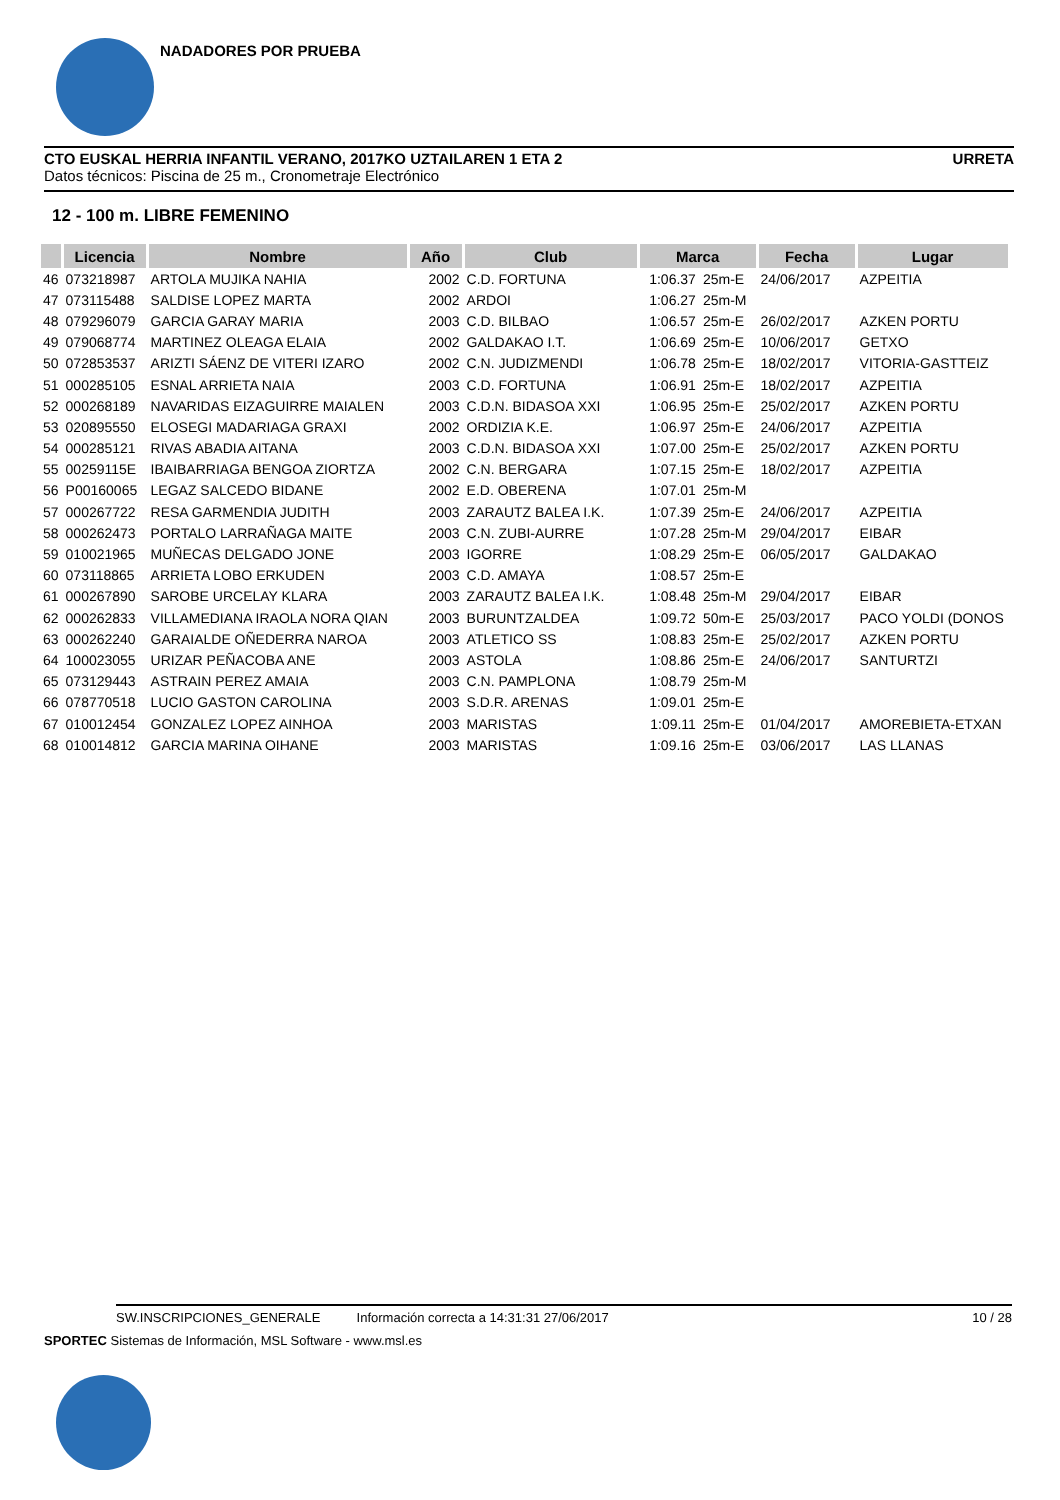NADADORES POR PRUEBA
CTO EUSKAL HERRIA INFANTIL VERANO, 2017KO UZTAILAREN 1 ETA 2 URRETA
Datos técnicos: Piscina de 25 m., Cronometraje Electrónico
12 - 100 m. LIBRE FEMENINO
| | Licencia | Nombre | Año | Club | Marca | | Fecha | Lugar |
| --- | --- | --- | --- | --- | --- | --- | --- | --- |
| 46 | 073218987 | ARTOLA MUJIKA NAHIA | 2002 | C.D. FORTUNA | 1:06.37 | 25m-E | 24/06/2017 | AZPEITIA |
| 47 | 073115488 | SALDISE LOPEZ MARTA | 2002 | ARDOI | 1:06.27 | 25m-M | | |
| 48 | 079296079 | GARCIA GARAY MARIA | 2003 | C.D. BILBAO | 1:06.57 | 25m-E | 26/02/2017 | AZKEN PORTU |
| 49 | 079068774 | MARTINEZ OLEAGA ELAIA | 2002 | GALDAKAO I.T. | 1:06.69 | 25m-E | 10/06/2017 | GETXO |
| 50 | 072853537 | ARIZTI SÁENZ DE VITERI IZARO | 2002 | C.N. JUDIZMENDI | 1:06.78 | 25m-E | 18/02/2017 | VITORIA-GASTTEIZ |
| 51 | 000285105 | ESNAL ARRIETA NAIA | 2003 | C.D. FORTUNA | 1:06.91 | 25m-E | 18/02/2017 | AZPEITIA |
| 52 | 000268189 | NAVARIDAS EIZAGUIRRE MAIALEN | 2003 | C.D.N. BIDASOA XXI | 1:06.95 | 25m-E | 25/02/2017 | AZKEN PORTU |
| 53 | 020895550 | ELOSEGI MADARIAGA GRAXI | 2002 | ORDIZIA K.E. | 1:06.97 | 25m-E | 24/06/2017 | AZPEITIA |
| 54 | 000285121 | RIVAS ABADIA AITANA | 2003 | C.D.N. BIDASOA XXI | 1:07.00 | 25m-E | 25/02/2017 | AZKEN PORTU |
| 55 | 00259115E | IBAIBARRIAGA BENGOA ZIORTZA | 2002 | C.N. BERGARA | 1:07.15 | 25m-E | 18/02/2017 | AZPEITIA |
| 56 | P00160065 | LEGAZ SALCEDO BIDANE | 2002 | E.D. OBERENA | 1:07.01 | 25m-M | | |
| 57 | 000267722 | RESA GARMENDIA JUDITH | 2003 | ZARAUTZ BALEA I.K. | 1:07.39 | 25m-E | 24/06/2017 | AZPEITIA |
| 58 | 000262473 | PORTALO LARRAÑAGA MAITE | 2003 | C.N. ZUBI-AURRE | 1:07.28 | 25m-M | 29/04/2017 | EIBAR |
| 59 | 010021965 | MUÑECAS DELGADO JONE | 2003 | IGORRE | 1:08.29 | 25m-E | 06/05/2017 | GALDAKAO |
| 60 | 073118865 | ARRIETA LOBO ERKUDEN | 2003 | C.D. AMAYA | 1:08.57 | 25m-E | | |
| 61 | 000267890 | SAROBE URCELAY KLARA | 2003 | ZARAUTZ BALEA I.K. | 1:08.48 | 25m-M | 29/04/2017 | EIBAR |
| 62 | 000262833 | VILLAMEDIANA IRAOLA NORA QIAN | 2003 | BURUNTZALDEA | 1:09.72 | 50m-E | 25/03/2017 | PACO YOLDI (DONOS |
| 63 | 000262240 | GARAIALDE OÑEDERRA NAROA | 2003 | ATLETICO SS | 1:08.83 | 25m-E | 25/02/2017 | AZKEN PORTU |
| 64 | 100023055 | URIZAR PEÑACOBA ANE | 2003 | ASTOLA | 1:08.86 | 25m-E | 24/06/2017 | SANTURTZI |
| 65 | 073129443 | ASTRAIN PEREZ AMAIA | 2003 | C.N. PAMPLONA | 1:08.79 | 25m-M | | |
| 66 | 078770518 | LUCIO GASTON CAROLINA | 2003 | S.D.R. ARENAS | 1:09.01 | 25m-E | | |
| 67 | 010012454 | GONZALEZ LOPEZ AINHOA | 2003 | MARISTAS | 1:09.11 | 25m-E | 01/04/2017 | AMOREBIETA-ETXAN |
| 68 | 010014812 | GARCIA MARINA OIHANE | 2003 | MARISTAS | 1:09.16 | 25m-E | 03/06/2017 | LAS LLANAS |
SW.INSCRIPCIONES_GENERALE Información correcta a 14:31:31 27/06/2017 10 / 28
SPORTEC Sistemas de Información, MSL Software - www.msl.es